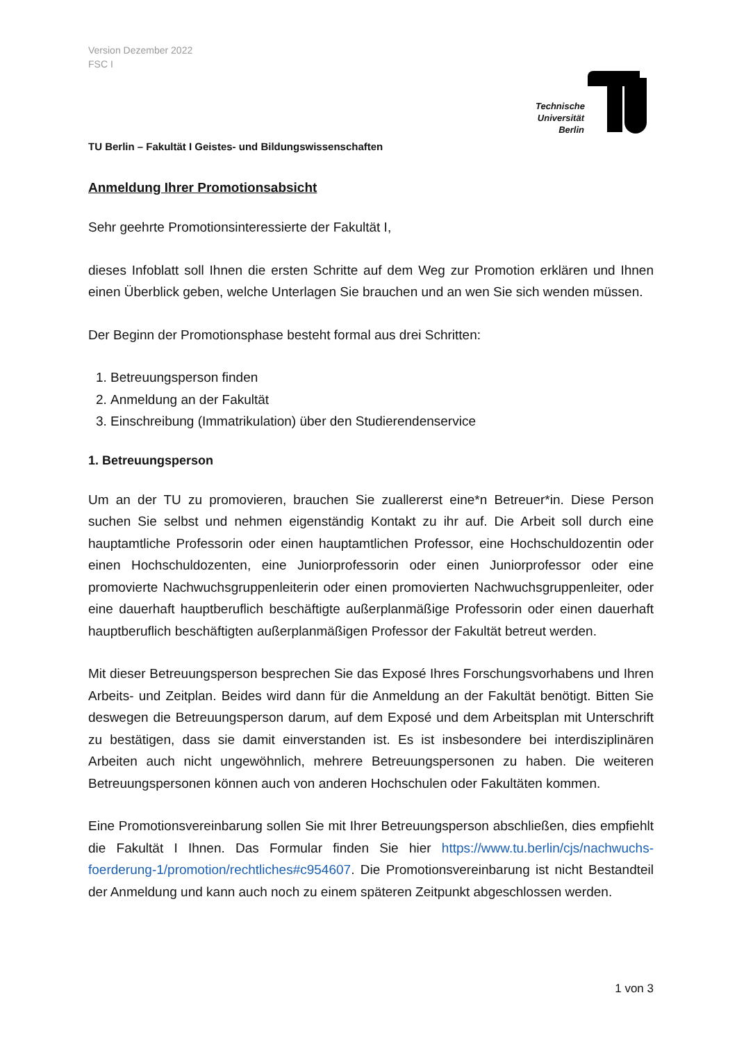Version Dezember 2022
FSC I
Technische Universität Berlin
TU Berlin – Fakultät I Geistes- und Bildungswissenschaften
Anmeldung Ihrer Promotionsabsicht
Sehr geehrte Promotionsinteressierte der Fakultät I,
dieses Infoblatt soll Ihnen die ersten Schritte auf dem Weg zur Promotion erklären und Ihnen einen Überblick geben, welche Unterlagen Sie brauchen und an wen Sie sich wenden müssen.
Der Beginn der Promotionsphase besteht formal aus drei Schritten:
1. Betreuungsperson finden
2. Anmeldung an der Fakultät
3. Einschreibung (Immatrikulation) über den Studierendenservice
1. Betreuungsperson
Um an der TU zu promovieren, brauchen Sie zuallererst eine*n Betreuer*in. Diese Person suchen Sie selbst und nehmen eigenständig Kontakt zu ihr auf. Die Arbeit soll durch eine hauptamtliche Professorin oder einen hauptamtlichen Professor, eine Hochschuldozentin oder einen Hochschuldozenten, eine Juniorprofessorin oder einen Juniorprofessor oder eine promovierte Nachwuchsgruppenleiterin oder einen promovierten Nachwuchsgruppenleiter, oder eine dauerhaft hauptberuflich beschäftigte außerplanmäßige Professorin oder einen dauerhaft hauptberuflich beschäftigten außerplanmäßigen Professor der Fakultät betreut werden.
Mit dieser Betreuungsperson besprechen Sie das Exposé Ihres Forschungsvorhabens und Ihren Arbeits- und Zeitplan. Beides wird dann für die Anmeldung an der Fakultät benötigt. Bitten Sie deswegen die Betreuungsperson darum, auf dem Exposé und dem Arbeitsplan mit Unterschrift zu bestätigen, dass sie damit einverstanden ist. Es ist insbesondere bei interdisziplinären Arbeiten auch nicht ungewöhnlich, mehrere Betreuungspersonen zu haben. Die weiteren Betreuungspersonen können auch von anderen Hochschulen oder Fakultäten kommen.
Eine Promotionsvereinbarung sollen Sie mit Ihrer Betreuungsperson abschließen, dies empfiehlt die Fakultät I Ihnen. Das Formular finden Sie hier https://www.tu.berlin/cjs/nachwuchs-foerderung-1/promotion/rechtliches#c954607. Die Promotionsvereinbarung ist nicht Bestandteil der Anmeldung und kann auch noch zu einem späteren Zeitpunkt abgeschlossen werden.
1 von 3